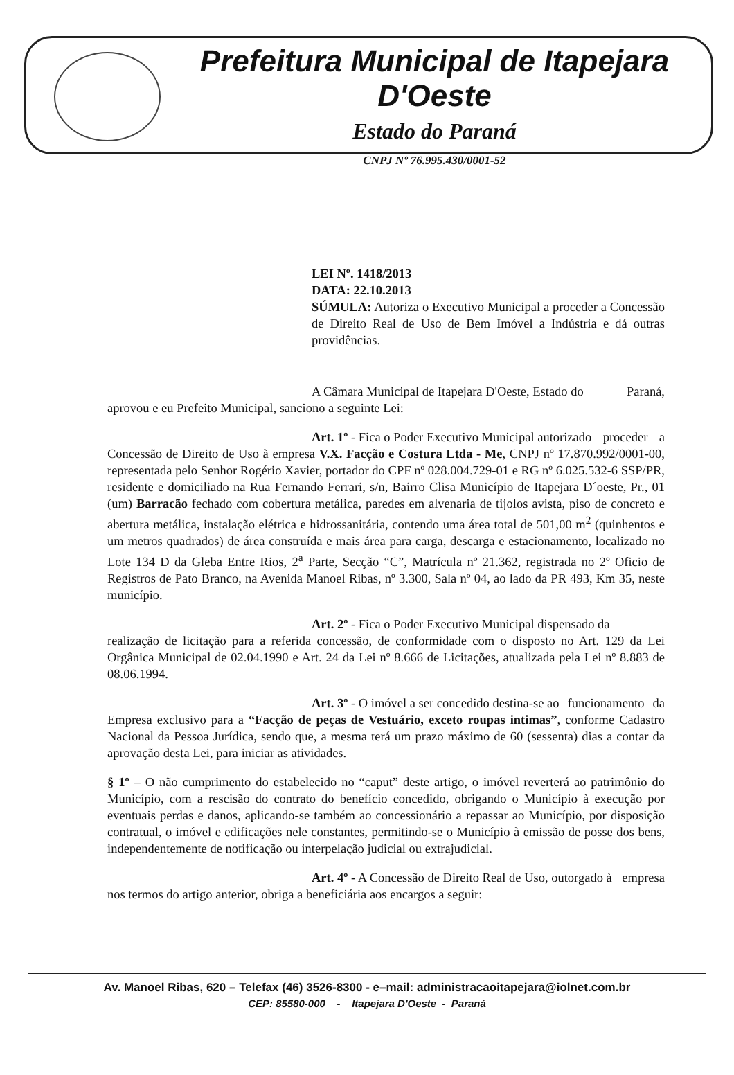Prefeitura Municipal de Itapejara D'Oeste
Estado do Paraná
CNPJ Nº 76.995.430/0001-52
LEI Nº. 1418/2013
DATA: 22.10.2013
SÚMULA: Autoriza o Executivo Municipal a proceder a Concessão de Direito Real de Uso de Bem Imóvel a Indústria e dá outras providências.
A Câmara Municipal de Itapejara D'Oeste, Estado do Paraná, aprovou e eu Prefeito Municipal, sanciono a seguinte Lei:
Art. 1º - Fica o Poder Executivo Municipal autorizado proceder a Concessão de Direito de Uso à empresa V.X. Facção e Costura Ltda - Me, CNPJ nº 17.870.992/0001-00, representada pelo Senhor Rogério Xavier, portador do CPF nº 028.004.729-01 e RG nº 6.025.532-6 SSP/PR, residente e domiciliado na Rua Fernando Ferrari, s/n, Bairro Clisa Município de Itapejara D´oeste, Pr., 01 (um) Barracão fechado com cobertura metálica, paredes em alvenaria de tijolos avista, piso de concreto e abertura metálica, instalação elétrica e hidrossanitária, contendo uma área total de 501,00 m<sup>2</sup> (quinhentos e um metros quadrados) de área construída e mais área para carga, descarga e estacionamento, localizado no Lote 134 D da Gleba Entre Rios, 2<sup>a</sup> Parte, Secção “C”, Matrícula nº 21.362, registrada no 2º Oficio de Registros de Pato Branco, na Avenida Manoel Ribas, nº 3.300, Sala nº 04, ao lado da PR 493, Km 35, neste município.
Art. 2º - Fica o Poder Executivo Municipal dispensado da realização de licitação para a referida concessão, de conformidade com o disposto no Art. 129 da Lei Orgânica Municipal de 02.04.1990 e Art. 24 da Lei nº 8.666 de Licitações, atualizada pela Lei nº 8.883 de 08.06.1994.
Art. 3º - O imóvel a ser concedido destina-se ao funcionamento da Empresa exclusivo para a “Facção de peças de Vestuário, exceto roupas intimas”, conforme Cadastro Nacional da Pessoa Jurídica, sendo que, a mesma terá um prazo máximo de 60 (sessenta) dias a contar da aprovação desta Lei, para iniciar as atividades.
§ 1º – O não cumprimento do estabelecido no “caput” deste artigo, o imóvel reverterá ao patrimônio do Município, com a rescisão do contrato do benefício concedido, obrigando o Município à execução por eventuais perdas e danos, aplicando-se também ao concessionário a repassar ao Município, por disposição contratual, o imóvel e edificações nele constantes, permitindo-se o Município à emissão de posse dos bens, independentemente de notificação ou interpelação judicial ou extrajudicial.
Art. 4º - A Concessão de Direito Real de Uso, outorgado à empresa nos termos do artigo anterior, obriga a beneficiária aos encargos a seguir:
Av. Manoel Ribas, 620 – Telefax (46) 3526-8300 - e–mail: administracaoitapejara@iolnet.com.br
CEP: 85580-000 - Itapejara D'Oeste - Paraná